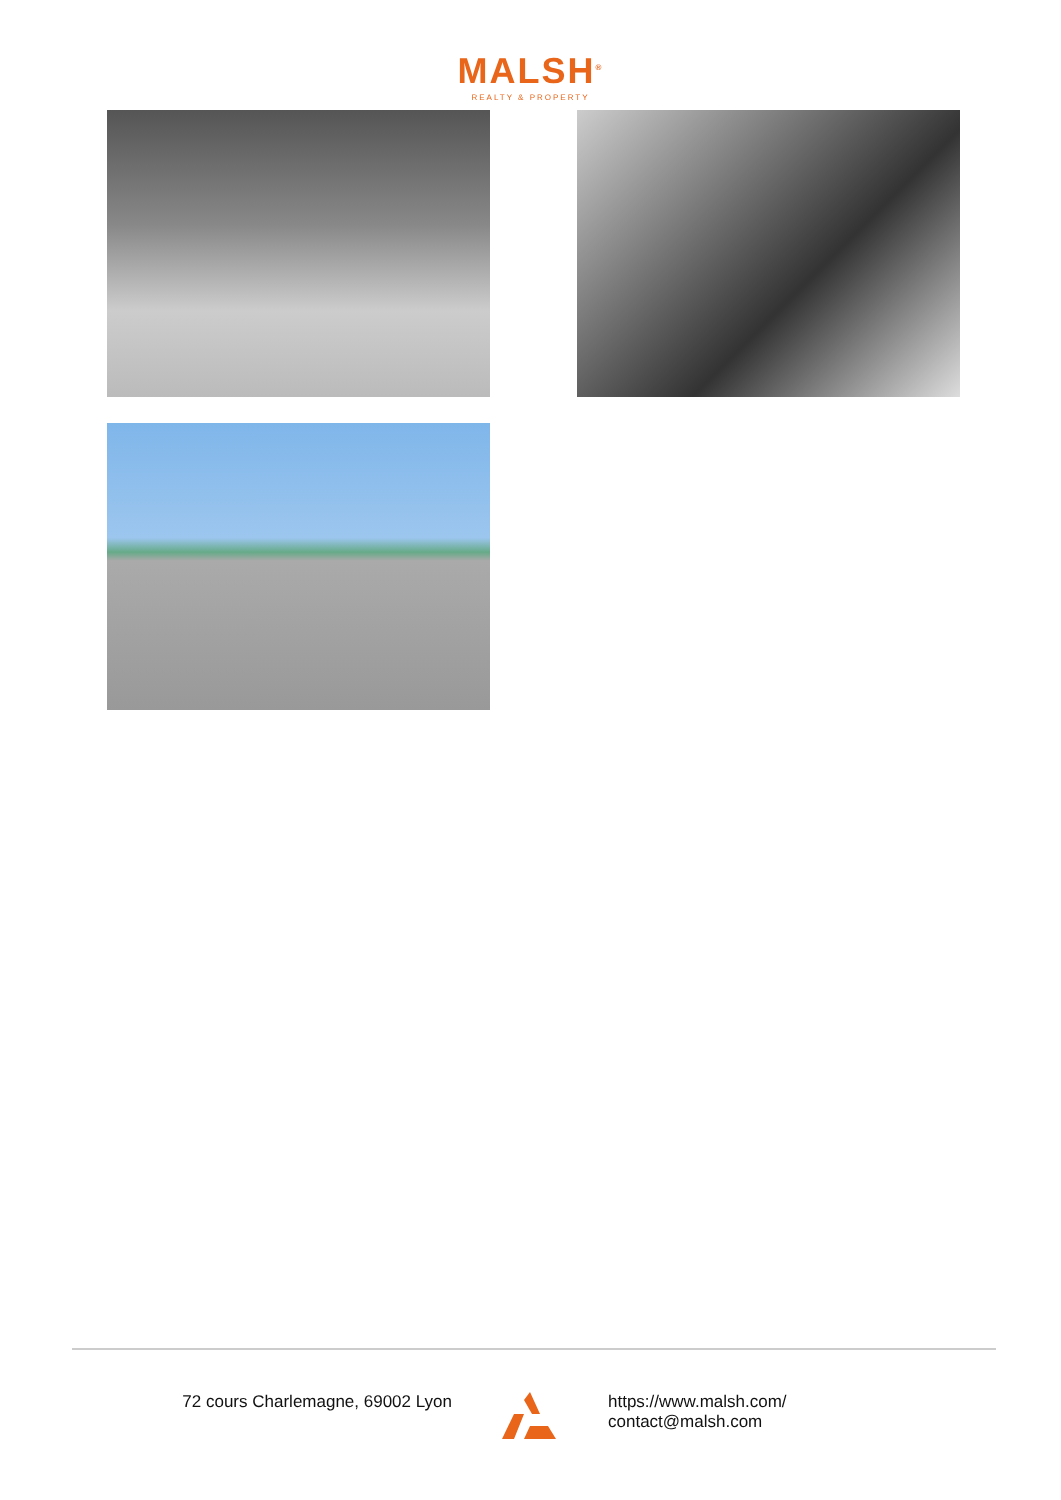MALSH<sup>®</sup>
REALTY & PROPERTY
72 cours Charlemagne, 69002 Lyon https://www.malsh.com/
contact@malsh.com